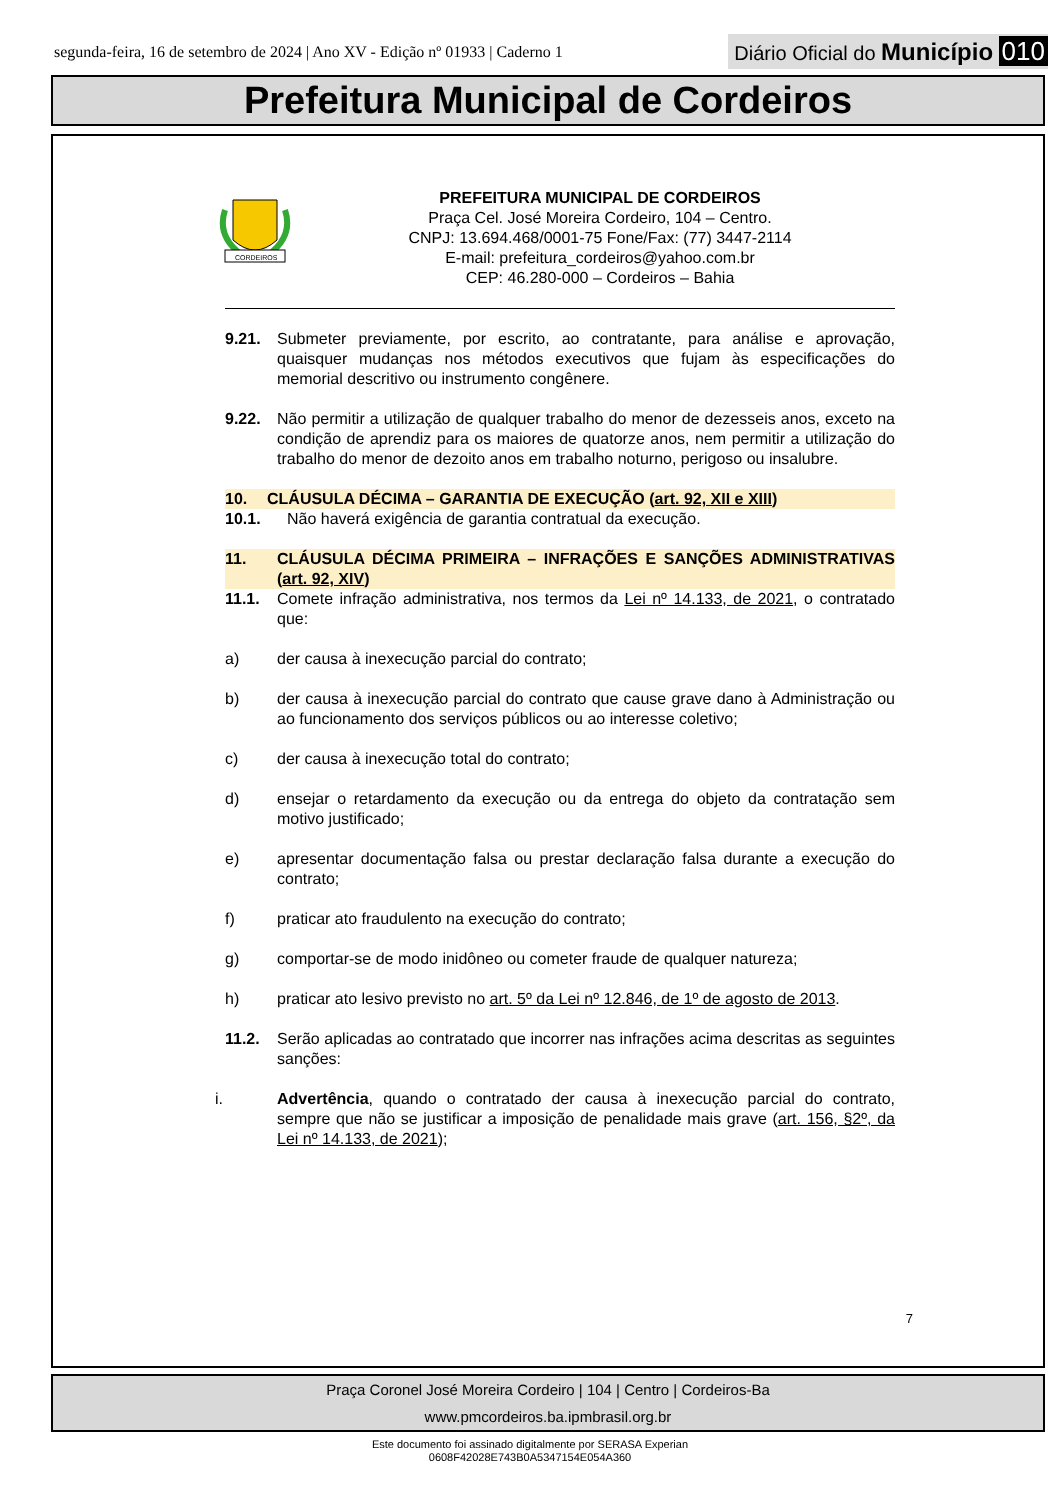segunda-feira, 16 de setembro de 2024 | Ano XV - Edição nº 01933 | Caderno 1
Diário Oficial do Município 010
Prefeitura Municipal de Cordeiros
CORDEIROS
PREFEITURA MUNICIPAL DE CORDEIROS
Praça Cel. José Moreira Cordeiro, 104 – Centro.
CNPJ: 13.694.468/0001-75 Fone/Fax: (77) 3447-2114
E-mail: prefeitura_cordeiros@yahoo.com.br
CEP: 46.280-000 – Cordeiros – Bahia
9.21. Submeter previamente, por escrito, ao contratante, para análise e aprovação, quaisquer mudanças nos métodos executivos que fujam às especificações do memorial descritivo ou instrumento congênere.
9.22. Não permitir a utilização de qualquer trabalho do menor de dezesseis anos, exceto na condição de aprendiz para os maiores de quatorze anos, nem permitir a utilização do trabalho do menor de dezoito anos em trabalho noturno, perigoso ou insalubre.
10. CLÁUSULA DÉCIMA – GARANTIA DE EXECUÇÃO (art. 92, XII e XIII)
10.1. Não haverá exigência de garantia contratual da execução.
11. CLÁUSULA DÉCIMA PRIMEIRA – INFRAÇÕES E SANÇÕES ADMINISTRATIVAS (art. 92, XIV)
11.1. Comete infração administrativa, nos termos da Lei nº 14.133, de 2021, o contratado que:
a) der causa à inexecução parcial do contrato;
b) der causa à inexecução parcial do contrato que cause grave dano à Administração ou ao funcionamento dos serviços públicos ou ao interesse coletivo;
c) der causa à inexecução total do contrato;
d) ensejar o retardamento da execução ou da entrega do objeto da contratação sem motivo justificado;
e) apresentar documentação falsa ou prestar declaração falsa durante a execução do contrato;
f) praticar ato fraudulento na execução do contrato;
g) comportar-se de modo inidôneo ou cometer fraude de qualquer natureza;
h) praticar ato lesivo previsto no art. 5º da Lei nº 12.846, de 1º de agosto de 2013.
11.2. Serão aplicadas ao contratado que incorrer nas infrações acima descritas as seguintes sanções:
i. Advertência, quando o contratado der causa à inexecução parcial do contrato, sempre que não se justificar a imposição de penalidade mais grave (art. 156, §2º, da Lei nº 14.133, de 2021);
7
Praça Coronel José Moreira Cordeiro | 104 | Centro | Cordeiros-Ba
www.pmcordeiros.ba.ipmbrasil.org.br
Este documento foi assinado digitalmente por SERASA Experian
0608F42028E743B0A5347154E054A360